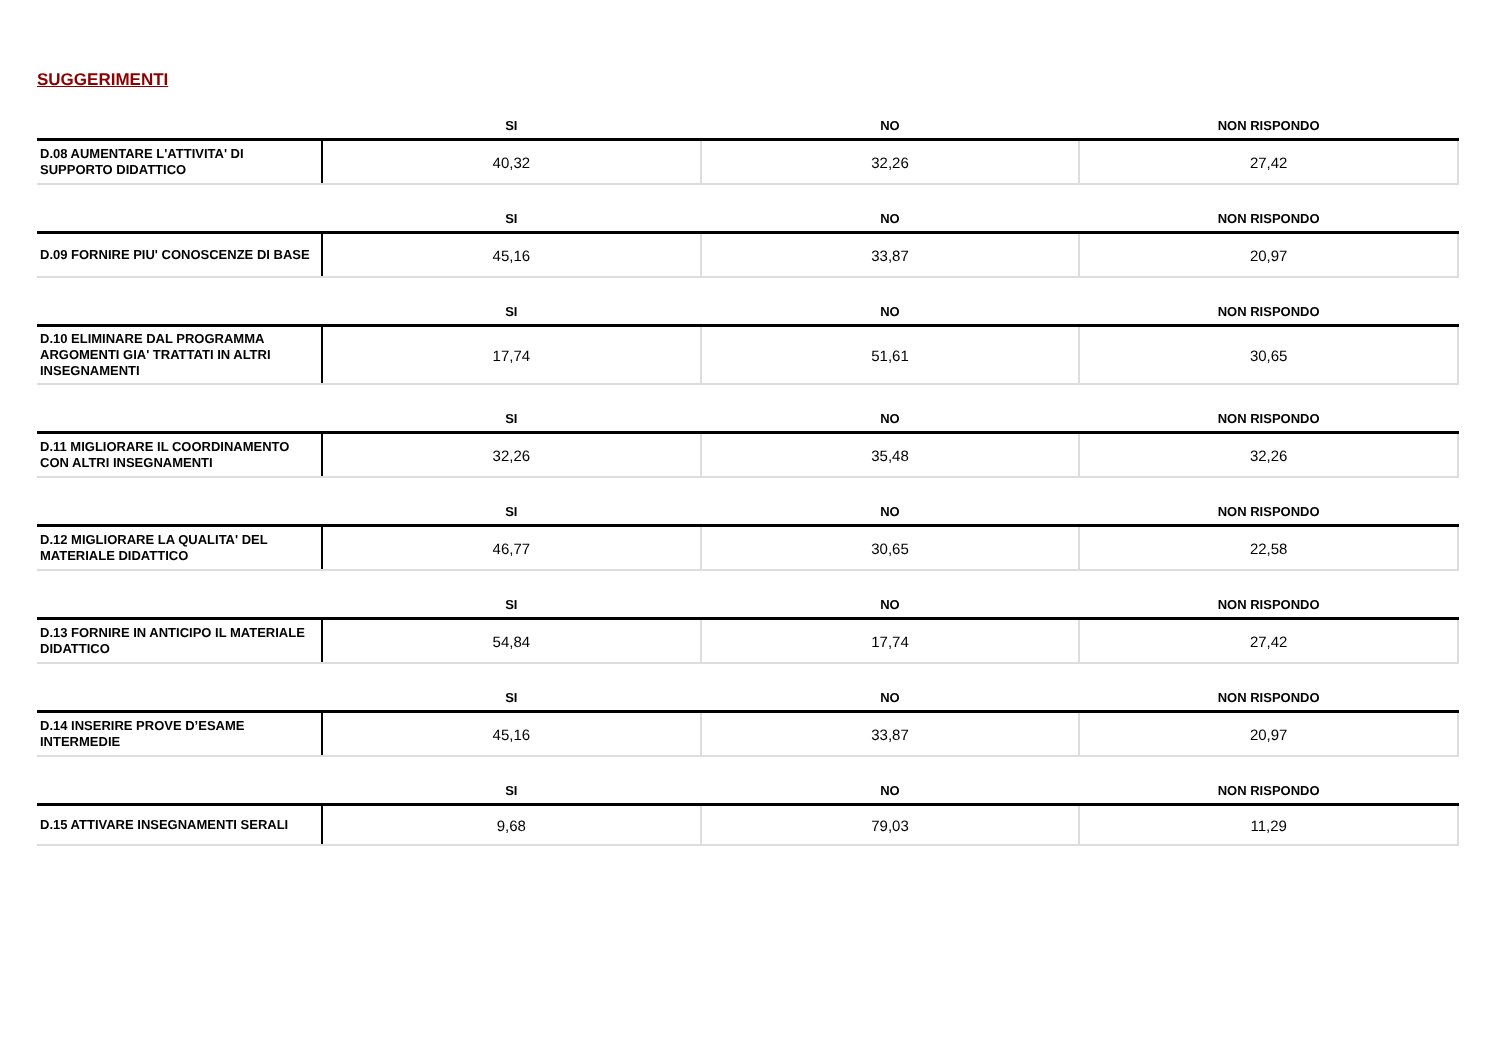SUGGERIMENTI
| | SI | NO | NON RISPONDO |
| --- | --- | --- | --- |
| D.08 AUMENTARE L'ATTIVITA' DI SUPPORTO DIDATTICO | 40,32 | 32,26 | 27,42 |
| | SI | NO | NON RISPONDO |
| --- | --- | --- | --- |
| D.09 FORNIRE PIU' CONOSCENZE DI BASE | 45,16 | 33,87 | 20,97 |
| | SI | NO | NON RISPONDO |
| --- | --- | --- | --- |
| D.10 ELIMINARE DAL PROGRAMMA ARGOMENTI GIA' TRATTATI IN ALTRI INSEGNAMENTI | 17,74 | 51,61 | 30,65 |
| | SI | NO | NON RISPONDO |
| --- | --- | --- | --- |
| D.11 MIGLIORARE IL COORDINAMENTO CON ALTRI INSEGNAMENTI | 32,26 | 35,48 | 32,26 |
| | SI | NO | NON RISPONDO |
| --- | --- | --- | --- |
| D.12 MIGLIORARE LA QUALITA' DEL MATERIALE DIDATTICO | 46,77 | 30,65 | 22,58 |
| | SI | NO | NON RISPONDO |
| --- | --- | --- | --- |
| D.13 FORNIRE IN ANTICIPO IL MATERIALE DIDATTICO | 54,84 | 17,74 | 27,42 |
| | SI | NO | NON RISPONDO |
| --- | --- | --- | --- |
| D.14 INSERIRE PROVE D’ESAME INTERMEDIE | 45,16 | 33,87 | 20,97 |
| | SI | NO | NON RISPONDO |
| --- | --- | --- | --- |
| D.15 ATTIVARE INSEGNAMENTI SERALI | 9,68 | 79,03 | 11,29 |